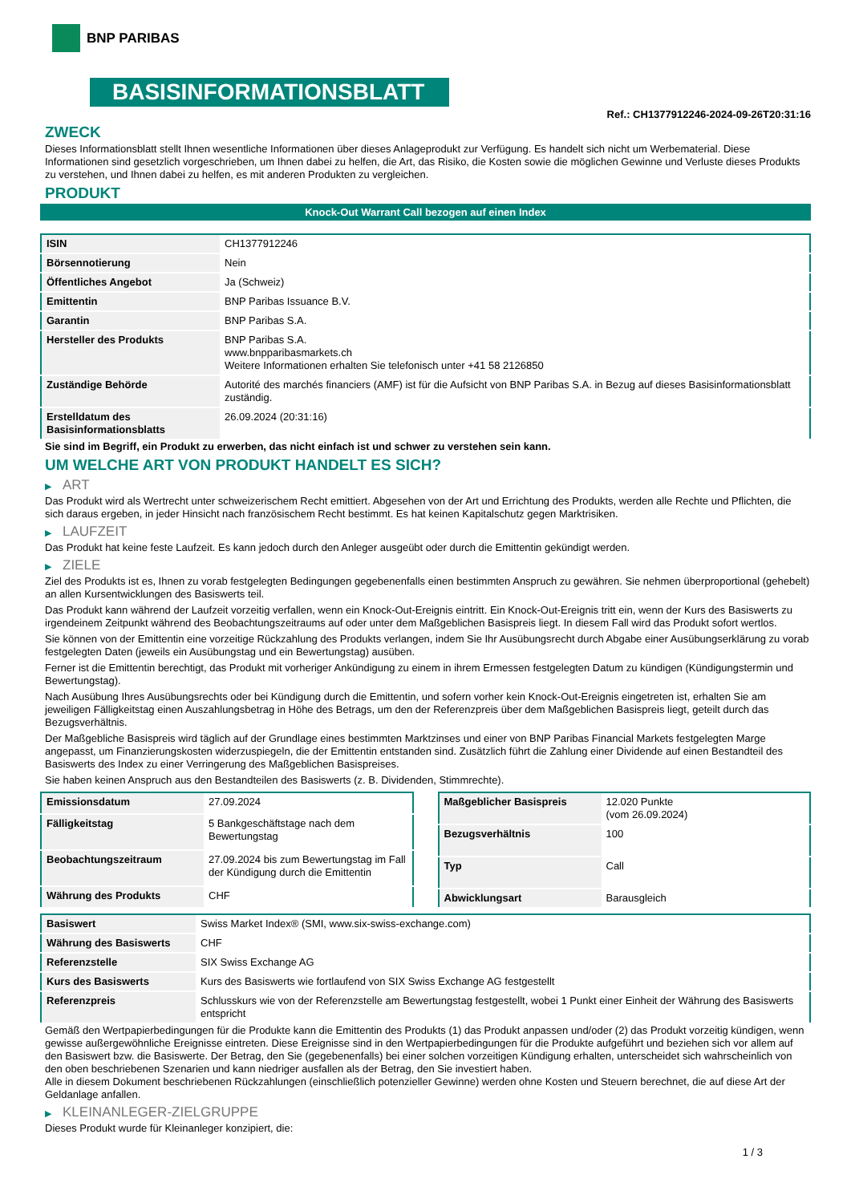BNP PARIBAS
BASISINFORMATIONSBLATT
Ref.: CH1377912246-2024-09-26T20:31:16
ZWECK
Dieses Informationsblatt stellt Ihnen wesentliche Informationen über dieses Anlageprodukt zur Verfügung. Es handelt sich nicht um Werbematerial. Diese Informationen sind gesetzlich vorgeschrieben, um Ihnen dabei zu helfen, die Art, das Risiko, die Kosten sowie die möglichen Gewinne und Verluste dieses Produkts zu verstehen, und Ihnen dabei zu helfen, es mit anderen Produkten zu vergleichen.
PRODUKT
Knock-Out Warrant Call bezogen auf einen Index
| ISIN | CH1377912246 |
| Börsennotierung | Nein |
| Öffentliches Angebot | Ja (Schweiz) |
| Emittentin | BNP Paribas Issuance B.V. |
| Garantin | BNP Paribas S.A. |
| Hersteller des Produkts | BNP Paribas S.A. www.bnpparibasmarkets.ch Weitere Informationen erhalten Sie telefonisch unter +41 58 2126850 |
| Zuständige Behörde | Autorité des marchés financiers (AMF) ist für die Aufsicht von BNP Paribas S.A. in Bezug auf dieses Basisinformationsblatt zuständig. |
| Erstelldatum des Basisinformationsblatts | 26.09.2024 (20:31:16) |
Sie sind im Begriff, ein Produkt zu erwerben, das nicht einfach ist und schwer zu verstehen sein kann.
UM WELCHE ART VON PRODUKT HANDELT ES SICH?
▶ ART
Das Produkt wird als Wertrecht unter schweizerischem Recht emittiert. Abgesehen von der Art und Errichtung des Produkts, werden alle Rechte und Pflichten, die sich daraus ergeben, in jeder Hinsicht nach französischem Recht bestimmt. Es hat keinen Kapitalschutz gegen Marktrisiken.
▶ LAUFZEIT
Das Produkt hat keine feste Laufzeit. Es kann jedoch durch den Anleger ausgeübt oder durch die Emittentin gekündigt werden.
▶ ZIELE
Ziel des Produkts ist es, Ihnen zu vorab festgelegten Bedingungen gegebenenfalls einen bestimmten Anspruch zu gewähren. Sie nehmen überproportional (gehebelt) an allen Kursentwicklungen des Basiswerts teil.
Das Produkt kann während der Laufzeit vorzeitig verfallen, wenn ein Knock-Out-Ereignis eintritt. Ein Knock-Out-Ereignis tritt ein, wenn der Kurs des Basiswerts zu irgendeinem Zeitpunkt während des Beobachtungszeitraums auf oder unter dem Maßgeblichen Basispreis liegt. In diesem Fall wird das Produkt sofort wertlos.
Sie können von der Emittentin eine vorzeitige Rückzahlung des Produkts verlangen, indem Sie Ihr Ausübungsrecht durch Abgabe einer Ausübungserklärung zu vorab festgelegten Daten (jeweils ein Ausübungstag und ein Bewertungstag) ausüben.
Ferner ist die Emittentin berechtigt, das Produkt mit vorheriger Ankündigung zu einem in ihrem Ermessen festgelegten Datum zu kündigen (Kündigungstermin und Bewertungstag).
Nach Ausübung Ihres Ausübungsrechts oder bei Kündigung durch die Emittentin, und sofern vorher kein Knock-Out-Ereignis eingetreten ist, erhalten Sie am jeweiligen Fälligkeitstag einen Auszahlungsbetrag in Höhe des Betrags, um den der Referenzpreis über dem Maßgeblichen Basispreis liegt, geteilt durch das Bezugsverhältnis.
Der Maßgebliche Basispreis wird täglich auf der Grundlage eines bestimmten Marktzinses und einer von BNP Paribas Financial Markets festgelegten Marge angepasst, um Finanzierungskosten widerzuspiegeln, die der Emittentin entstanden sind. Zusätzlich führt die Zahlung einer Dividende auf einen Bestandteil des Basiswerts des Index zu einer Verringerung des Maßgeblichen Basispreises.
Sie haben keinen Anspruch aus den Bestandteilen des Basiswerts (z. B. Dividenden, Stimmrechte).
| Emissionsdatum | 27.09.2024 |
| Fälligkeitstag | 5 Bankgeschäftstage nach dem Bewertungstag |
| Beobachtungszeitraum | 27.09.2024 bis zum Bewertungstag im Fall der Kündigung durch die Emittentin |
| Währung des Produkts | CHF |
| Maßgeblicher Basispreis | 12.020 Punkte (vom 26.09.2024) |
| Bezugsverhältnis | 100 |
| Typ | Call |
| Abwicklungsart | Barausgleich |
| Basiswert | Swiss Market Index® (SMI, www.six-swiss-exchange.com) |
| Währung des Basiswerts | CHF |
| Referenzstelle | SIX Swiss Exchange AG |
| Kurs des Basiswerts | Kurs des Basiswerts wie fortlaufend von SIX Swiss Exchange AG festgestellt |
| Referenzpreis | Schlusskurs wie von der Referenzstelle am Bewertungstag festgestellt, wobei 1 Punkt einer Einheit der Währung des Basiswerts entspricht |
Gemäß den Wertpapierbedingungen für die Produkte kann die Emittentin des Produkts (1) das Produkt anpassen und/oder (2) das Produkt vorzeitig kündigen, wenn gewisse außergewöhnliche Ereignisse eintreten. Diese Ereignisse sind in den Wertpapierbedingungen für die Produkte aufgeführt und beziehen sich vor allem auf den Basiswert bzw. die Basiswerte. Der Betrag, den Sie (gegebenenfalls) bei einer solchen vorzeitigen Kündigung erhalten, unterscheidet sich wahrscheinlich von den oben beschriebenen Szenarien und kann niedriger ausfallen als der Betrag, den Sie investiert haben.
Alle in diesem Dokument beschriebenen Rückzahlungen (einschließlich potenzieller Gewinne) werden ohne Kosten und Steuern berechnet, die auf diese Art der Geldanlage anfallen.
▶ KLEINANLEGER-ZIELGRUPPE
Dieses Produkt wurde für Kleinanleger konzipiert, die:
1 / 3